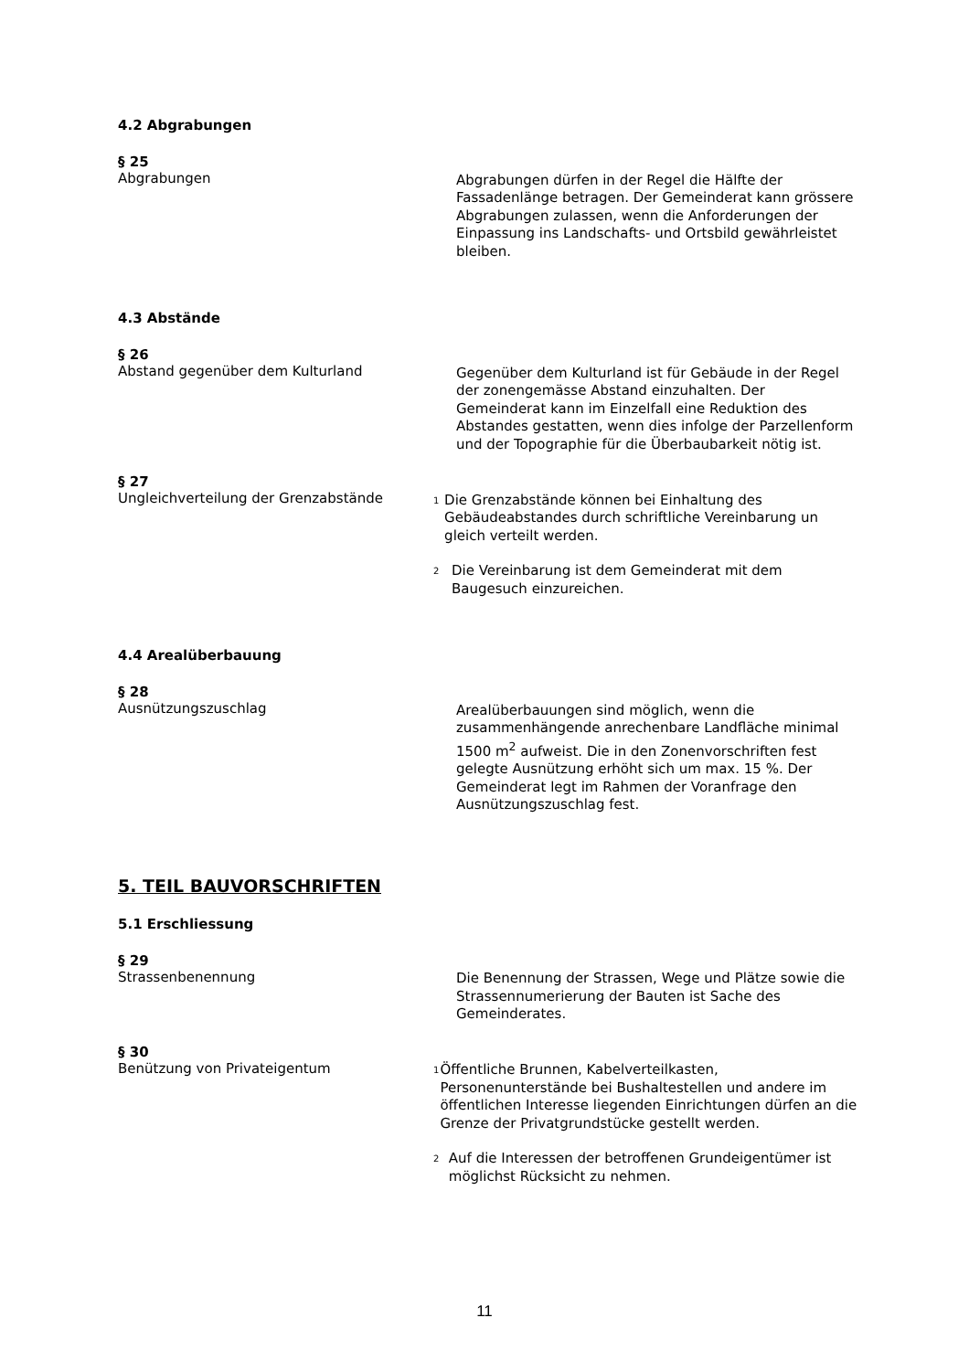4.2 Abgrabungen
§ 25
Abgrabungen
Abgrabungen dürfen in der Regel die Hälfte der Fassadenlänge betragen. Der Gemeinderat kann grössere Abgrabungen zulassen, wenn die Anforderungen der Einpassung ins Landschafts- und Ortsbild gewährleistet bleiben.
4.3 Abstände
§ 26
Abstand gegenüber dem Kulturland
Gegenüber dem Kulturland ist für Gebäude in der Regel der zonengemässe Abstand einzuhalten. Der Gemeinderat kann im Einzelfall eine Reduktion des Abstandes gestatten, wenn dies infolge der Parzellenform und der Topographie für die Überbaubarkeit nötig ist.
§ 27
Ungleichverteilung der Grenzabstände
<sup>1</sup>
Die Grenzabstände können bei Einhaltung des Gebäudeabstandes durch schriftliche Vereinbarung un gleich verteilt werden.
<sup>2</sup>
Die Vereinbarung ist dem Gemeinderat mit dem Baugesuch einzureichen.
4.4 Arealüberbauung
§ 28
Ausnützungszuschlag
Arealüberbauungen sind möglich, wenn die zusammenhängende anrechenbare Landfläche minimal 1500 m<sup>2</sup> aufweist. Die in den Zonenvorschriften fest gelegte Ausnützung erhöht sich um max. 15 %. Der Gemeinderat legt im Rahmen der Voranfrage den Ausnützungszuschlag fest.
5. TEIL BAUVORSCHRIFTEN
5.1 Erschliessung
§ 29
Strassenbenennung
Die Benennung der Strassen, Wege und Plätze sowie die Strassennumerierung der Bauten ist Sache des Gemeinderates.
§ 30
Benützung von Privateigentum
<sup>1</sup>
Öffentliche Brunnen, Kabelverteilkasten, Personenunterstände bei Bushaltestellen und andere im öffentlichen Interesse liegenden Einrichtungen dürfen an die Grenze der Privatgrundstücke gestellt werden.
<sup>2</sup>
Auf die Interessen der betroffenen Grundeigentümer ist möglichst Rücksicht zu nehmen.
11